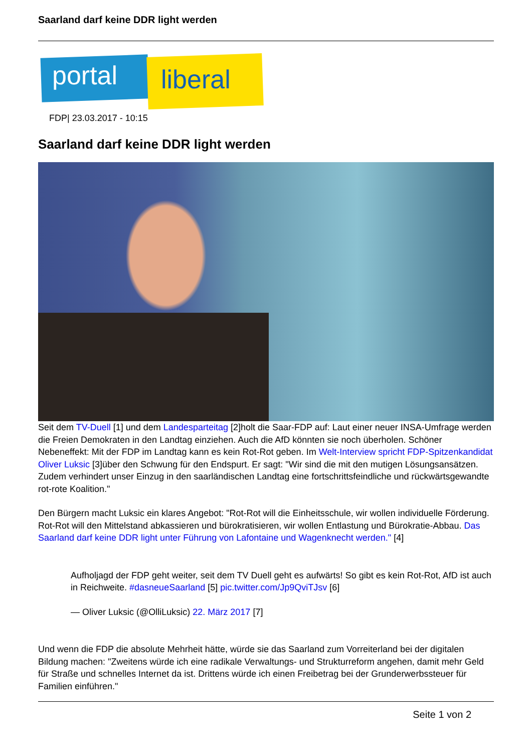Saarland darf keine DDR light werden
portal liberal
FDP| 23.03.2017 - 10:15
Saarland darf keine DDR light werden
Seit dem TV-Duell [1] und dem Landesparteitag [2]holt die Saar-FDP auf: Laut einer neuer INSA-Umfrage werden die Freien Demokraten in den Landtag einziehen. Auch die AfD könnten sie noch überholen. Schöner Nebeneffekt: Mit der FDP im Landtag kann es kein Rot-Rot geben. Im Welt-Interview spricht FDP-Spitzenkandidat Oliver Luksic [3]über den Schwung für den Endspurt. Er sagt: "Wir sind die mit den mutigen Lösungsansätzen. Zudem verhindert unser Einzug in den saarländischen Landtag eine fortschrittsfeindliche und rückwärtsgewandte rot-rote Koalition."
Den Bürgern macht Luksic ein klares Angebot: "Rot-Rot will die Einheitsschule, wir wollen individuelle Förderung. Rot-Rot will den Mittelstand abkassieren und bürokratisieren, wir wollen Entlastung und Bürokratie-Abbau. Das Saarland darf keine DDR light unter Führung von Lafontaine und Wagenknecht werden." [4]
Aufholjagd der FDP geht weiter, seit dem TV Duell geht es aufwärts! So gibt es kein Rot-Rot, AfD ist auch in Reichweite. #dasneueSaarland [5] pic.twitter.com/Jp9QviTJsv [6]
— Oliver Luksic (@OlliLuksic) 22. März 2017 [7]
Und wenn die FDP die absolute Mehrheit hätte, würde sie das Saarland zum Vorreiterland bei der digitalen Bildung machen: "Zweitens würde ich eine radikale Verwaltungs- und Strukturreform angehen, damit mehr Geld für Straße und schnelles Internet da ist. Drittens würde ich einen Freibetrag bei der Grunderwerbssteuer für Familien einführen."
Seite 1 von 2